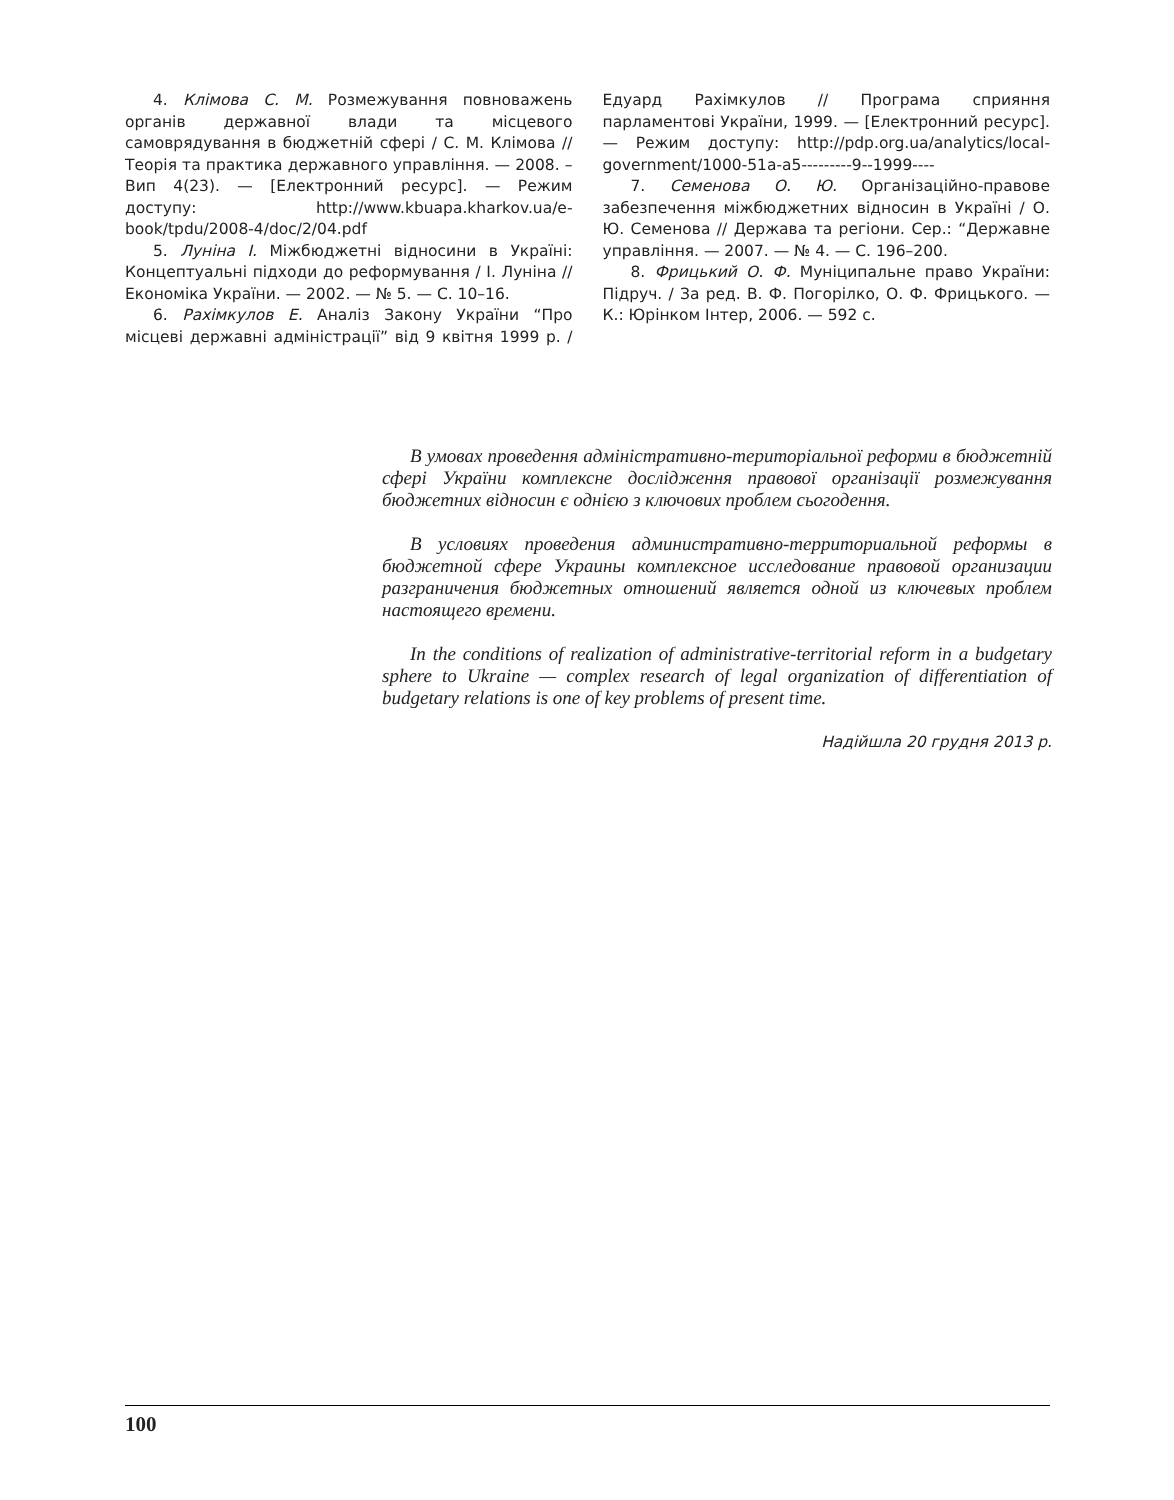4. Клімова С. М. Розмежування повноважень органів державної влади та місцевого самоврядування в бюджетній сфері / С. М. Клімова // Теорія та практика державного управління. — 2008. – Вип 4(23). — [Електронний ресурс]. — Режим доступу: http://www.kbuapa.kharkov.ua/e-book/tpdu/2008-4/doc/2/04.pdf
5. Луніна І. Міжбюджетні відносини в Україні: Концептуальні підходи до реформування / І. Луніна // Економіка України. — 2002. — № 5. — С. 10–16.
6. Рахімкулов Е. Аналіз Закону України “Про місцеві державні адміністрації” від 9 квітня 1999 р. / Едуард Рахімкулов // Програма сприяння парламентові України, 1999. — [Електронний ресурс]. — Режим доступу: http://pdp.org.ua/analytics/local-government/1000-51a-a5---------9--1999----
7. Семенова О. Ю. Організаційно-правове забезпечення міжбюджетних відносин в Україні / О. Ю. Семенова // Держава та регіони. Сер.: “Державне управління. — 2007. — № 4. — С. 196–200.
8. Фрицький О. Ф. Муніципальне право України: Підруч. / За ред. В. Ф. Погорілко, О. Ф. Фрицького. — К.: Юрінком Інтер, 2006. — 592 с.
В умовах проведення адміністративно-територіальної реформи в бюджетній сфері України комплексне дослідження правової організації розмежування бюджетних відносин є однією з ключових проблем сьогодення.
В условиях проведения административно-территориальной реформы в бюджетной сфере Украины комплексное исследование правовой организации разграничения бюджетных отношений является одной из ключевых проблем настоящего времени.
In the conditions of realization of administrative-territorial reform in a budgetary sphere to Ukraine — complex research of legal organization of differentiation of budgetary relations is one of key problems of present time.
Надійшла 20 грудня 2013 р.
100